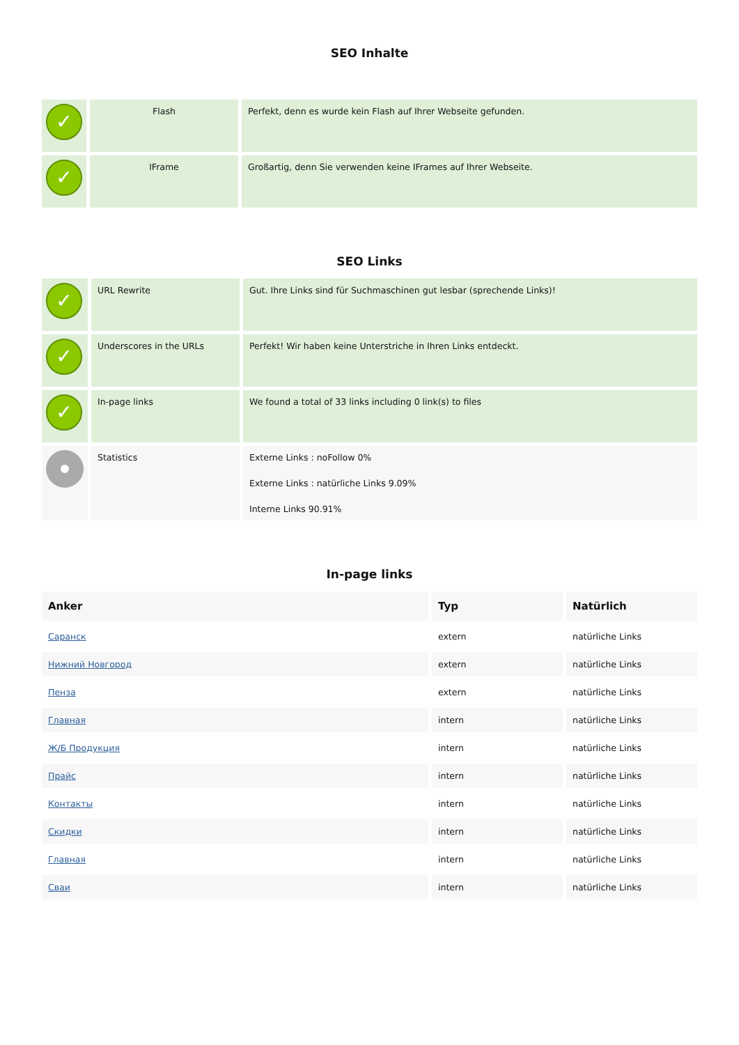SEO Inhalte
| ✓ | Flash | Perfekt, denn es wurde kein Flash auf Ihrer Webseite gefunden. |
| ✓ | IFrame | Großartig, denn Sie verwenden keine IFrames auf Ihrer Webseite. |
SEO Links
| ✓ | URL Rewrite | Gut. Ihre Links sind für Suchmaschinen gut lesbar (sprechende Links)! |
| ✓ | Underscores in the URLs | Perfekt! Wir haben keine Unterstriche in Ihren Links entdeckt. |
| ✓ | In-page links | We found a total of 33 links including 0 link(s) to files |
| | Statistics | Externe Links : noFollow 0% Externe Links : natürliche Links 9.09% Interne Links 90.91% |
In-page links
| Anker | Typ | Natürlich |
| --- | --- | --- |
| Саранск | extern | natürliche Links |
| Нижний Новгород | extern | natürliche Links |
| Пенза | extern | natürliche Links |
| Главная | intern | natürliche Links |
| Ж/Б Продукция | intern | natürliche Links |
| Прайс | intern | natürliche Links |
| Контакты | intern | natürliche Links |
| Скидки | intern | natürliche Links |
| Главная | intern | natürliche Links |
| Сваи | intern | natürliche Links |